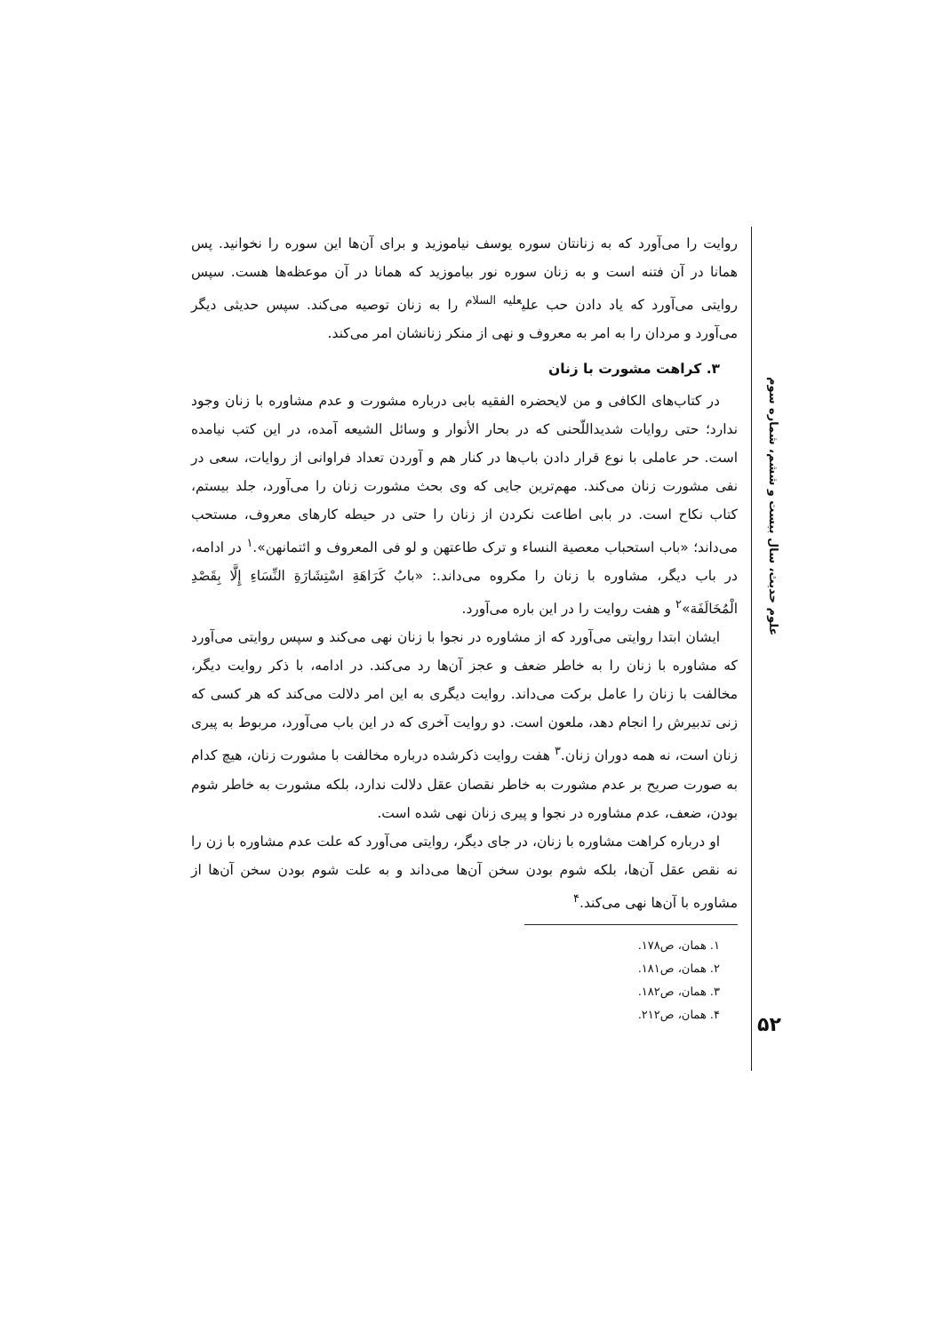علوم حدیث، سال بیست و ششم، شماره سوم
۵۲
روایت را می‌آورد که به زنانتان سوره یوسف نیاموزید و برای آن‌ها این سوره را نخوانید. پس همانا در آن فتنه است و به زنان سوره نور بیاموزید که همانا در آن موعظه‌ها هست. سپس روایتی می‌آورد که یاد دادن حب علی<sup>علیه السلام</sup> را به زنان توصیه می‌کند. سپس حدیثی دیگر می‌آورد و مردان را به امر به معروف و نهی از منکر زنانشان امر می‌کند.
۳. کراهت مشورت با زنان
در کتاب‌های الکافی و من لایحضره الفقیه بابی درباره مشورت و عدم مشاوره با زنان وجود ندارد؛ حتی روایات شدیداللّحنی که در بحار الأنوار و وسائل الشیعه آمده، در این کتب نیامده است. حر عاملی با نوع قرار دادن باب‌ها در کنار هم و آوردن تعداد فراوانی از روایات، سعی در نفی مشورت زنان می‌کند. مهم‌ترین جایی که وی بحث مشورت زنان را می‌آورد، جلد بیستم، کتاب نکاح است. در بابی اطاعت نکردن از زنان را حتی در حیطه کارهای معروف، مستحب می‌داند؛ «باب استحباب معصیة النساء و ترک طاعتهن و لو فی المعروف و ائتمانهن».<sup>۱</sup> در ادامه، در باب دیگر، مشاوره با زنان را مکروه می‌داند.: «بابُ کَرَاهَةِ اسْتِشَارَةِ النِّسَاءِ إِلَّا بِقَصْدِ الْمُخَالَفَة»<sup>۲</sup> و هفت روایت را در این باره می‌آورد.
ایشان ابتدا روایتی می‌آورد که از مشاوره در نجوا با زنان نهی می‌کند و سپس روایتی می‌آورد که مشاوره با زنان را به خاطر ضعف و عجز آن‌ها رد می‌کند. در ادامه، با ذکر روایت دیگر، مخالفت با زنان را عامل برکت می‌داند. روایت دیگری به این امر دلالت می‌کند که هر کسی که زنی تدبیرش را انجام دهد، ملعون است. دو روایت آخری که در این باب می‌آورد، مربوط به پیری زنان است، نه همه دوران زنان.<sup>۳</sup> هفت روایت ذکرشده درباره مخالفت با مشورت زنان، هیچ کدام به صورت صریح بر عدم مشورت به خاطر نقصان عقل دلالت ندارد، بلکه مشورت به خاطر شوم بودن، ضعف، عدم مشاوره در نجوا و پیری زنان نهی شده است.
او درباره کراهت مشاوره با زنان، در جای دیگر، روایتی می‌آورد که علت عدم مشاوره با زن را نه نقص عقل آن‌ها، بلکه شوم بودن سخن آن‌ها می‌داند و به علت شوم بودن سخن آن‌ها از مشاوره با آن‌ها نهی می‌کند.<sup>۴</sup>
۱. همان، ص۱۷۸.
۲. همان، ص۱۸۱.
۳. همان، ص۱۸۲.
۴. همان، ص۲۱۲.